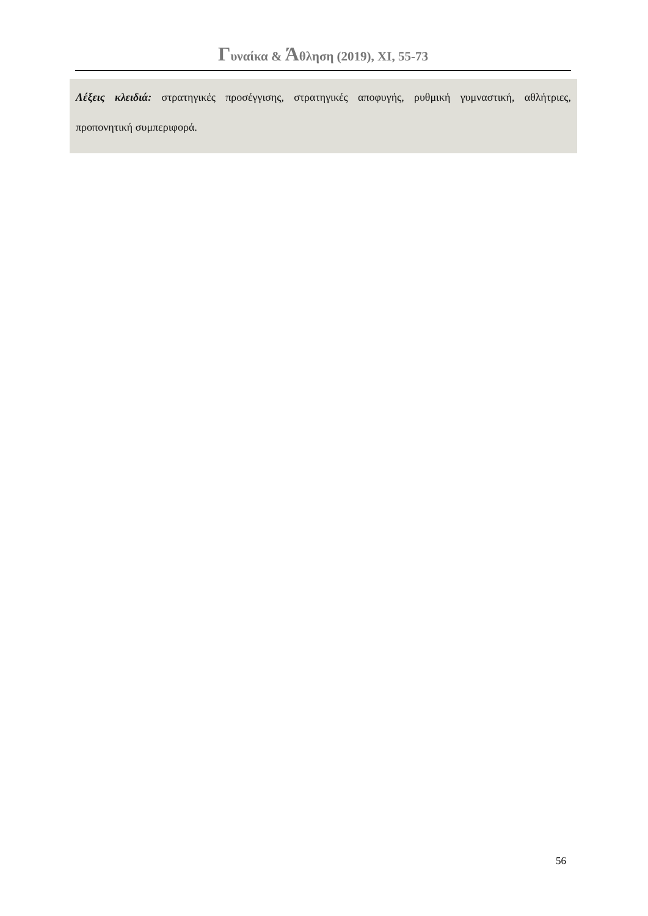Γυναίκα & Άθληση (2019), XI, 55-73
Λέξεις κλειδιά: στρατηγικές προσέγγισης, στρατηγικές αποφυγής, ρυθμική γυμναστική, αθλήτριες, προπονητική συμπεριφορά.
56